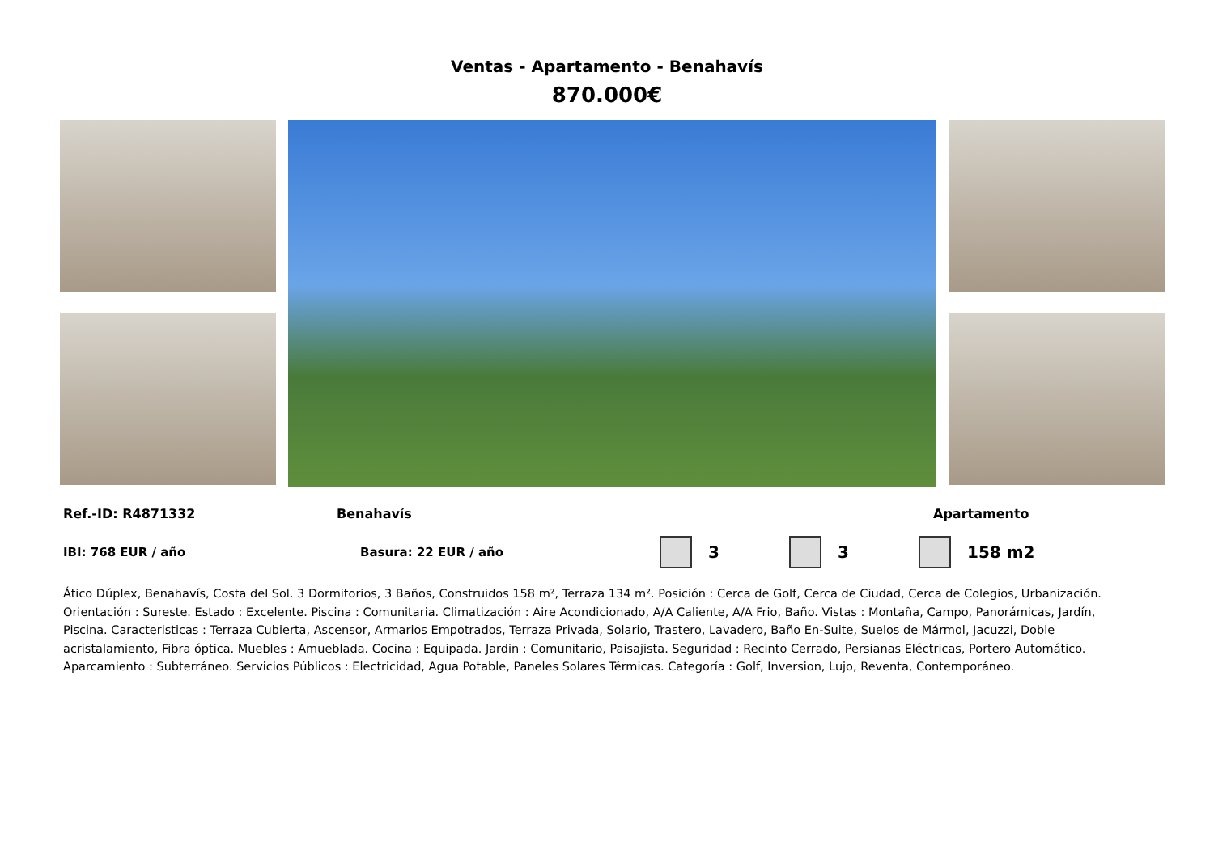Ventas - Apartamento - Benahavís
870.000€
Ref.-ID: R4871332 Benahavís Apartamento
IBI: 768 EUR / año Basura: 22 EUR / año
3 3 158 m2
Ático Dúplex, Benahavís, Costa del Sol. 3 Dormitorios, 3 Baños, Construidos 158 m², Terraza 134 m². Posición : Cerca de Golf, Cerca de Ciudad, Cerca de Colegios, Urbanización. Orientación : Sureste. Estado : Excelente. Piscina : Comunitaria. Climatización : Aire Acondicionado, A/A Caliente, A/A Frio, Baño. Vistas : Montaña, Campo, Panorámicas, Jardín, Piscina. Caracteristicas : Terraza Cubierta, Ascensor, Armarios Empotrados, Terraza Privada, Solario, Trastero, Lavadero, Baño En-Suite, Suelos de Mármol, Jacuzzi, Doble acristalamiento, Fibra óptica. Muebles : Amueblada. Cocina : Equipada. Jardin : Comunitario, Paisajista. Seguridad : Recinto Cerrado, Persianas Eléctricas, Portero Automático. Aparcamiento : Subterráneo. Servicios Públicos : Electricidad, Agua Potable, Paneles Solares Térmicas. Categoría : Golf, Inversion, Lujo, Reventa, Contemporáneo.